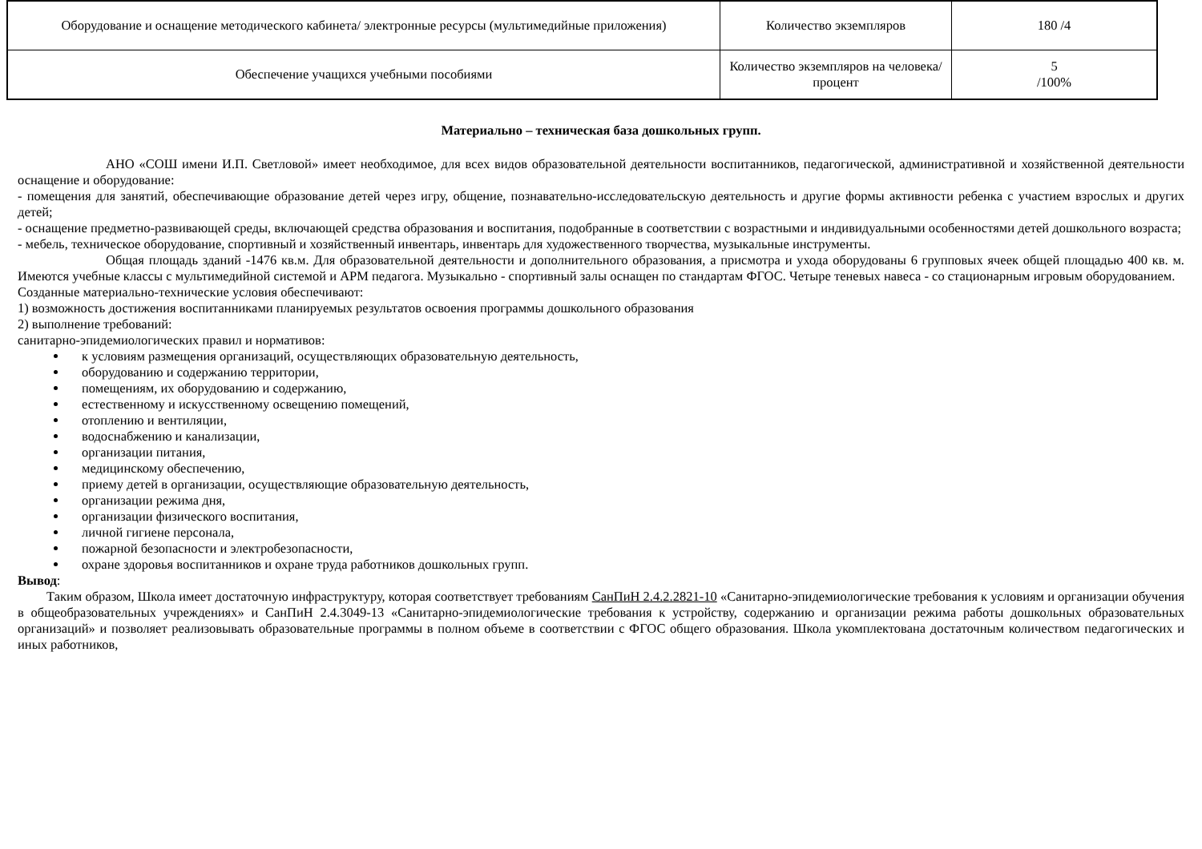| Оборудование и оснащение методического кабинета/ электронные ресурсы (мультимедийные приложения) | Количество экземпляров | 180 /4 |
| Обеспечение учащихся учебными пособиями | Количество экземпляров на человека/процент | 5 /100% |
Материально – техническая база дошкольных групп.
АНО «СОШ имени И.П. Светловой» имеет необходимое, для всех видов образовательной деятельности воспитанников, педагогической, административной и хозяйственной деятельности оснащение и оборудование:
- помещения для занятий, обеспечивающие образование детей через игру, общение, познавательно-исследовательскую деятельность и другие формы активности ребенка с участием взрослых и других детей;
- оснащение предметно-развивающей среды, включающей средства образования и воспитания, подобранные в соответствии с возрастными и индивидуальными особенностями детей дошкольного возраста;
- мебель, техническое оборудование, спортивный и хозяйственный инвентарь, инвентарь для художественного творчества, музыкальные инструменты.
Общая площадь зданий -1476 кв.м. Для образовательной деятельности и дополнительного образования, а присмотра и ухода оборудованы 6 групповых ячеек общей площадью 400 кв. м. Имеются учебные классы с мультимедийной системой и АРМ педагога. Музыкально - спортивный залы оснащен по стандартам ФГОС. Четыре теневых навеса - со стационарным игровым оборудованием.
Созданные материально-технические условия обеспечивают:
1) возможность достижения воспитанниками планируемых результатов освоения программы дошкольного образования
2) выполнение требований:
санитарно-эпидемиологических правил и нормативов:
к условиям размещения организаций, осуществляющих образовательную деятельность,
оборудованию и содержанию территории,
помещениям, их оборудованию и содержанию,
естественному и искусственному освещению помещений,
отоплению и вентиляции,
водоснабжению и канализации,
организации питания,
медицинскому обеспечению,
приему детей в организации, осуществляющие образовательную деятельность,
организации режима дня,
организации физического воспитания,
личной гигиене персонала,
пожарной безопасности и электробезопасности,
охране здоровья воспитанников и охране труда работников дошкольных групп.
Вывод:
Таким образом, Школа имеет достаточную инфраструктуру, которая соответствует требованиям СанПиН 2.4.2.2821-10 «Санитарно-эпидемиологические требования к условиям и организации обучения в общеобразовательных учреждениях» и СанПиН 2.4.3049-13 «Санитарно-эпидемиологические требования к устройству, содержанию и организации режима работы дошкольных образовательных организаций» и позволяет реализовывать образовательные программы в полном объеме в соответствии с ФГОС общего образования. Школа укомплектована достаточным количеством педагогических и иных работников,